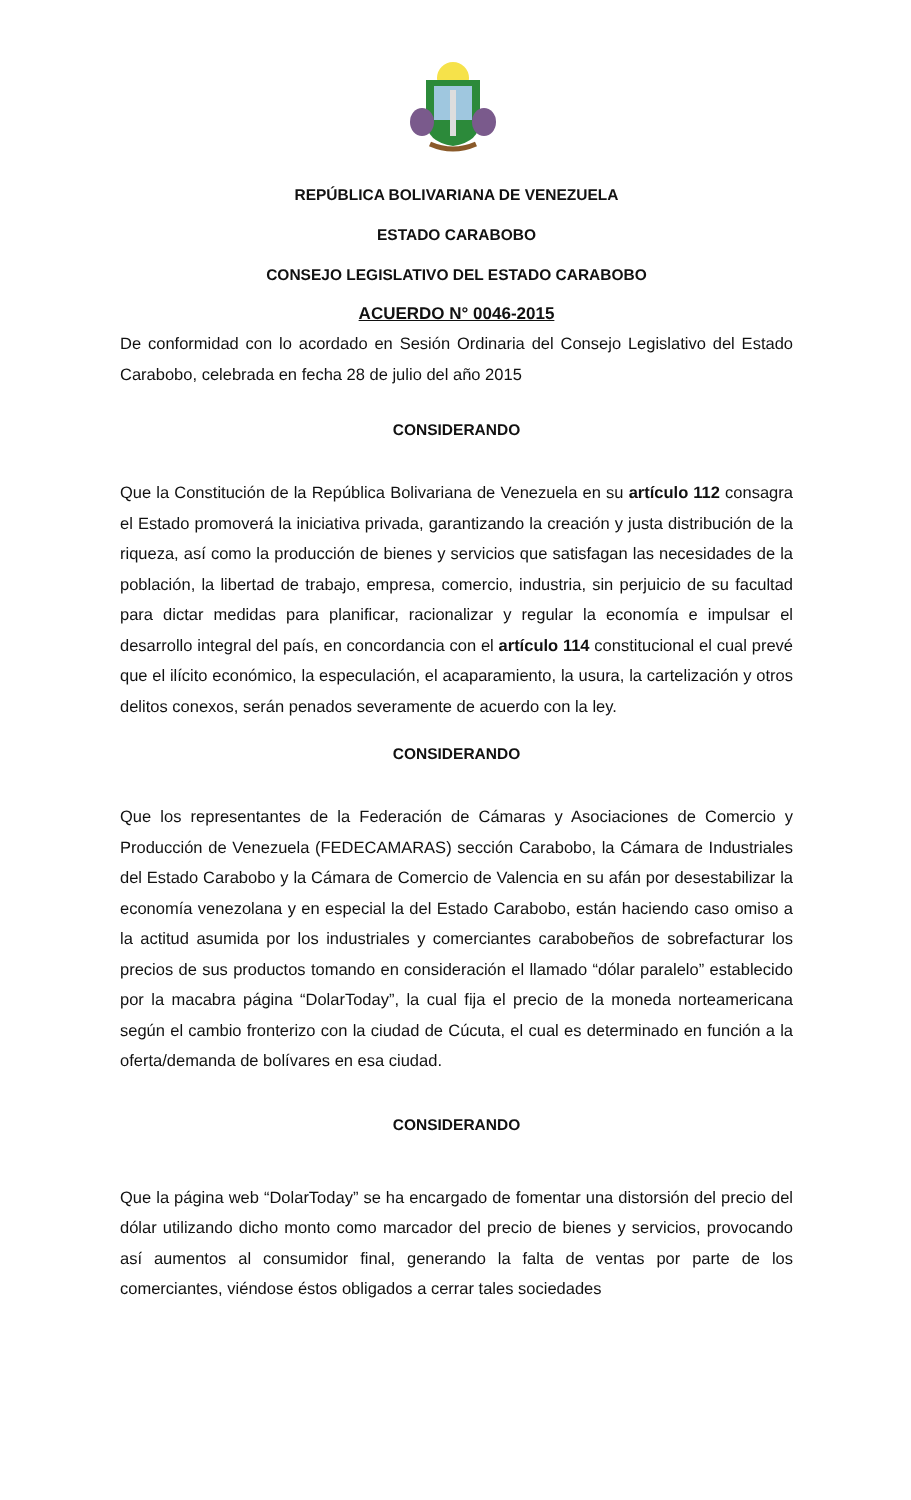REPÚBLICA BOLIVARIANA DE VENEZUELA
ESTADO CARABOBO
CONSEJO LEGISLATIVO DEL ESTADO CARABOBO
ACUERDO N° 0046-2015
De conformidad con lo acordado en Sesión Ordinaria del Consejo Legislativo del Estado Carabobo, celebrada en fecha 28 de julio del año 2015
CONSIDERANDO
Que la Constitución de la República Bolivariana de Venezuela en su artículo 112 consagra el Estado promoverá la iniciativa privada, garantizando la creación y justa distribución de la riqueza, así como la producción de bienes y servicios que satisfagan las necesidades de la población, la libertad de trabajo, empresa, comercio, industria, sin perjuicio de su facultad para dictar medidas para planificar, racionalizar y regular la economía e impulsar el desarrollo integral del país, en concordancia con el artículo 114 constitucional el cual prevé que el ilícito económico, la especulación, el acaparamiento, la usura, la cartelización y otros delitos conexos, serán penados severamente de acuerdo con la ley.
CONSIDERANDO
Que los representantes de la Federación de Cámaras y Asociaciones de Comercio y Producción de Venezuela (FEDECAMARAS) sección Carabobo, la Cámara de Industriales del Estado Carabobo y la Cámara de Comercio de Valencia en su afán por desestabilizar la economía venezolana y en especial la del Estado Carabobo, están haciendo caso omiso a la actitud asumida por los industriales y comerciantes carabobeños de sobrefacturar los precios de sus productos tomando en consideración el llamado “dólar paralelo” establecido por la macabra página “DolarToday”, la cual fija el precio de la moneda norteamericana según el cambio fronterizo con la ciudad de Cúcuta, el cual es determinado en función a la oferta/demanda de bolívares en esa ciudad.
CONSIDERANDO
Que la página web “DolarToday” se ha encargado de fomentar una distorsión del precio del dólar utilizando dicho monto como marcador del precio de bienes y servicios, provocando así aumentos al consumidor final, generando la falta de ventas por parte de los comerciantes, viéndose éstos obligados a cerrar tales sociedades